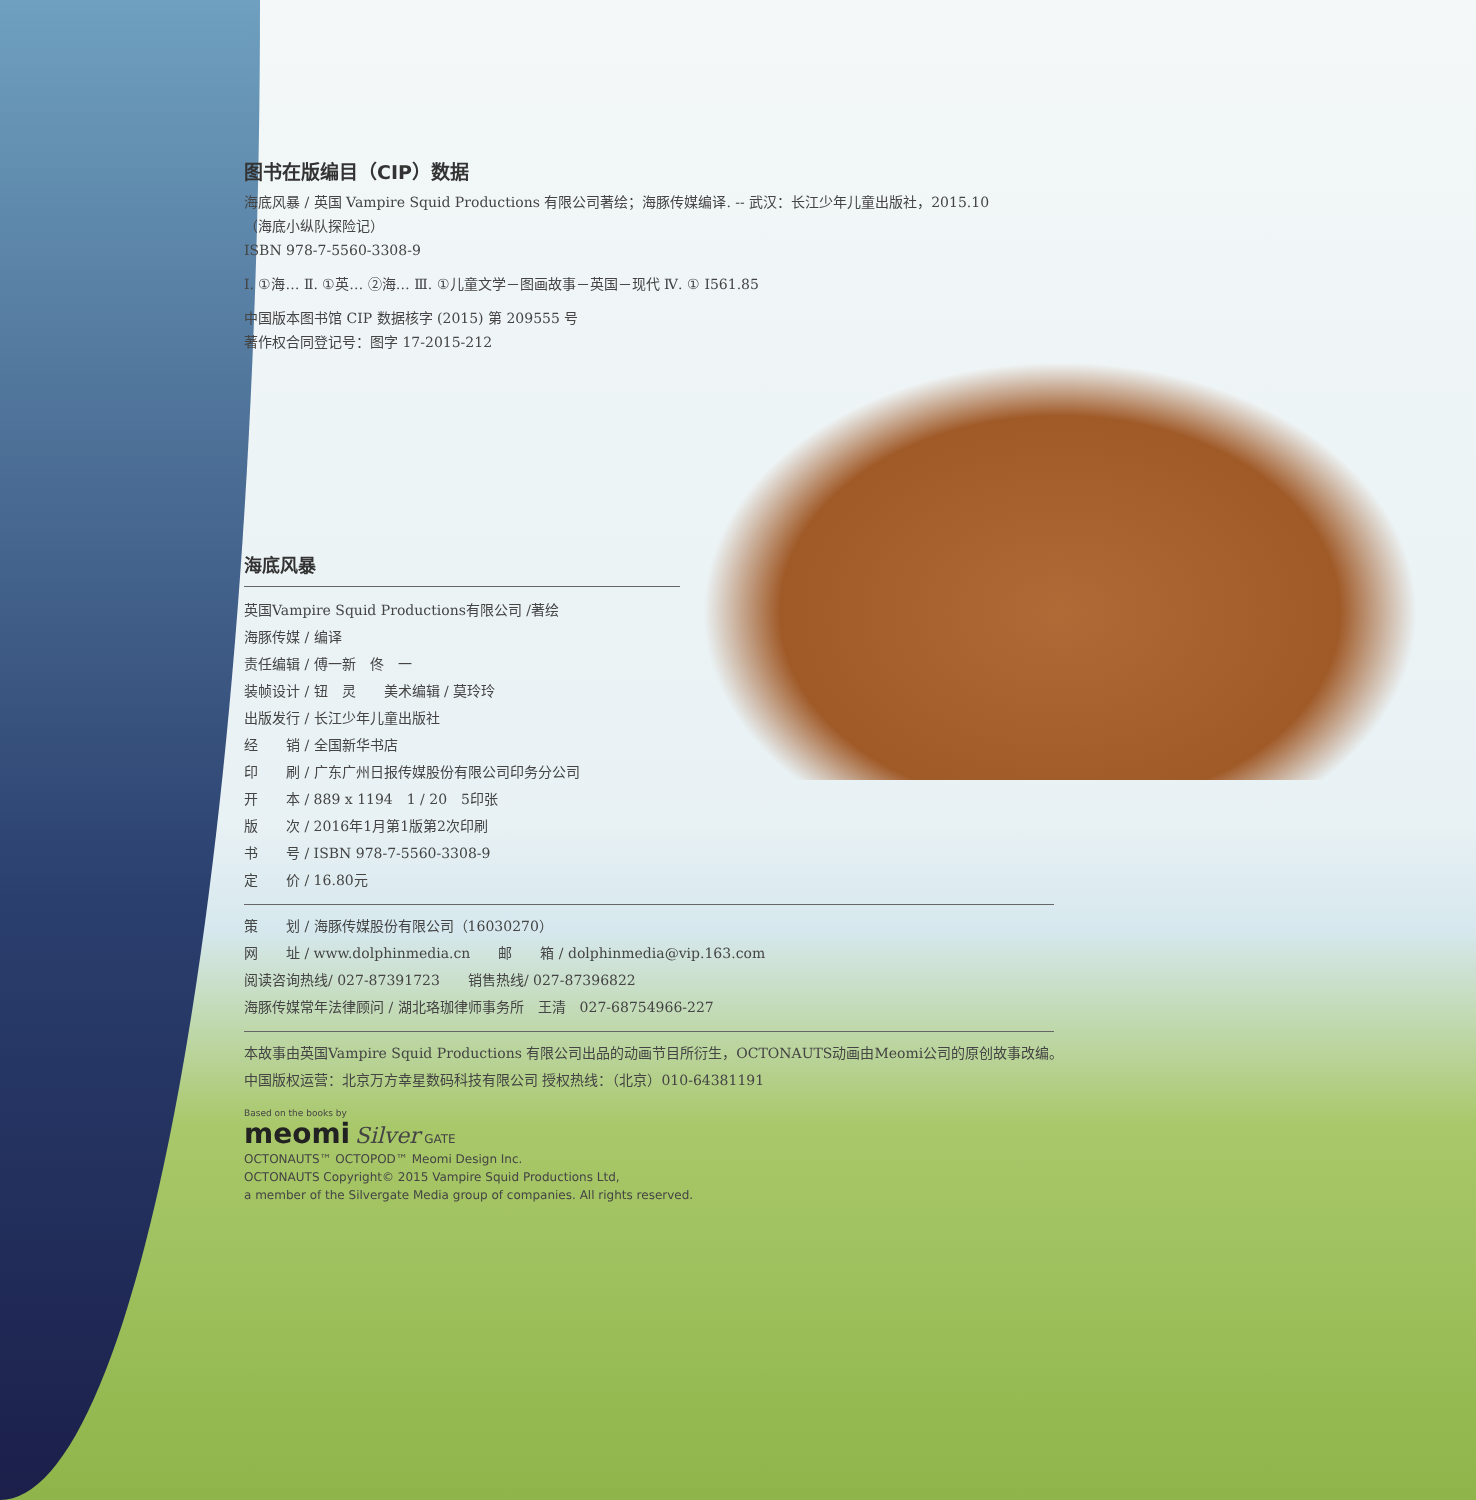图书在版编目（CIP）数据
海底风暴 / 英国 Vampire Squid Productions 有限公司著绘；海豚传媒编译. -- 武汉：长江少年儿童出版社，2015.10
（海底小纵队探险记）
ISBN 978-7-5560-3308-9
Ⅰ. ①海… Ⅱ. ①英… ②海… Ⅲ. ①儿童文学－图画故事－英国－现代 Ⅳ. ① I561.85
中国版本图书馆 CIP 数据核字 (2015) 第 209555 号
著作权合同登记号：图字 17-2015-212
海底风暴
英国Vampire Squid Productions有限公司 /著绘
海豚传媒 / 编译
责任编辑 / 傅一新　佟　一
装帧设计 / 钮　灵　　美术编辑 / 莫玲玲
出版发行 / 长江少年儿童出版社
经　　销 / 全国新华书店
印　　刷 / 广东广州日报传媒股份有限公司印务分公司
开　　本 / 889 x 1194　1 / 20　5印张
版　　次 / 2016年1月第1版第2次印刷
书　　号 / ISBN 978-7-5560-3308-9
定　　价 / 16.80元
策　　划 / 海豚传媒股份有限公司（16030270）
网　　址 / www.dolphinmedia.cn　　邮　　箱 / dolphinmedia@vip.163.com
阅读咨询热线/ 027-87391723　　销售热线/ 027-87396822
海豚传媒常年法律顾问 / 湖北珞珈律师事务所　王清　027-68754966-227
本故事由英国Vampire Squid Productions 有限公司出品的动画节目所衍生，OCTONAUTS动画由Meomi公司的原创故事改编。
中国版权运营：北京万方幸星数码科技有限公司 授权热线：（北京）010-64381191
Based on the books by
meomi Silver GATE
OCTONAUTS™ OCTOPOD™ Meomi Design Inc.
OCTONAUTS Copyright© 2015 Vampire Squid Productions Ltd,
a member of the Silvergate Media group of companies. All rights reserved.